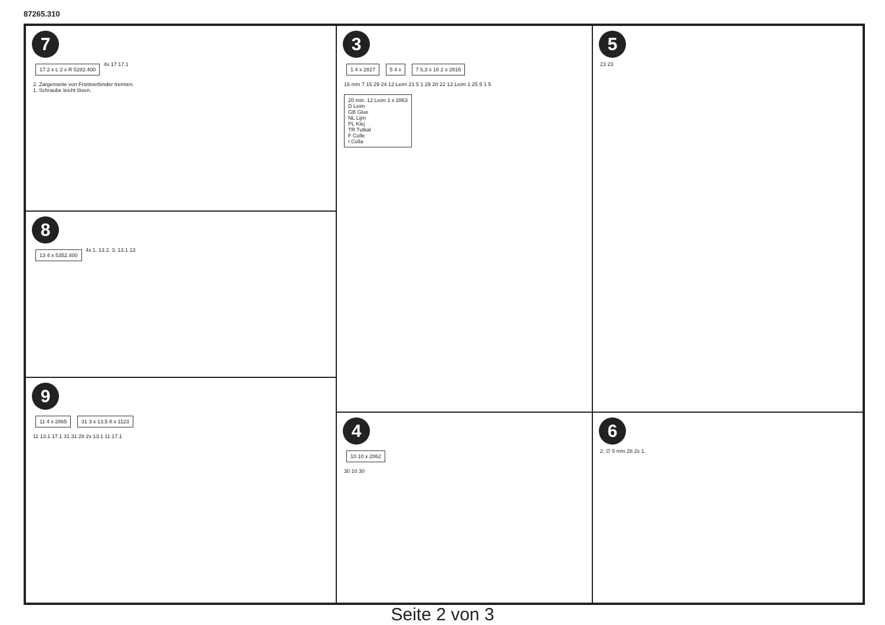87265.310
3
1 4 x 2827 5 4 x 7 6,3 x 16 2 x 2816
16 mm 7 15 29 24 12 Leim 21 5 1 29 20 22 12 Leim 1 25 5 1 5
20 min. 12 Leim 1 x 2863
D Leim
GB Glue
NL Lijm
PL Klej
TR Tutkal
F Colle
I Colla
5
23 23
7
17 2 x L 2 x R 5282.400 4x 17 17.1
2. Zargenseite von Frontverbinder trennen.
1. Schraube leicht lösen.
8
13 4 x 5352.400 4x 1. 13 2. 3. 13.1 13
9
11 4 x 2865 31 3 x 13,5 8 x 1123
11 13.1 17.1 31 31 28 2x 13.1 11 17.1
4
10 10 x 2862
30 10 30
6
2. ∅ 5 mm 28 2x 1.
Seite 2 von 3